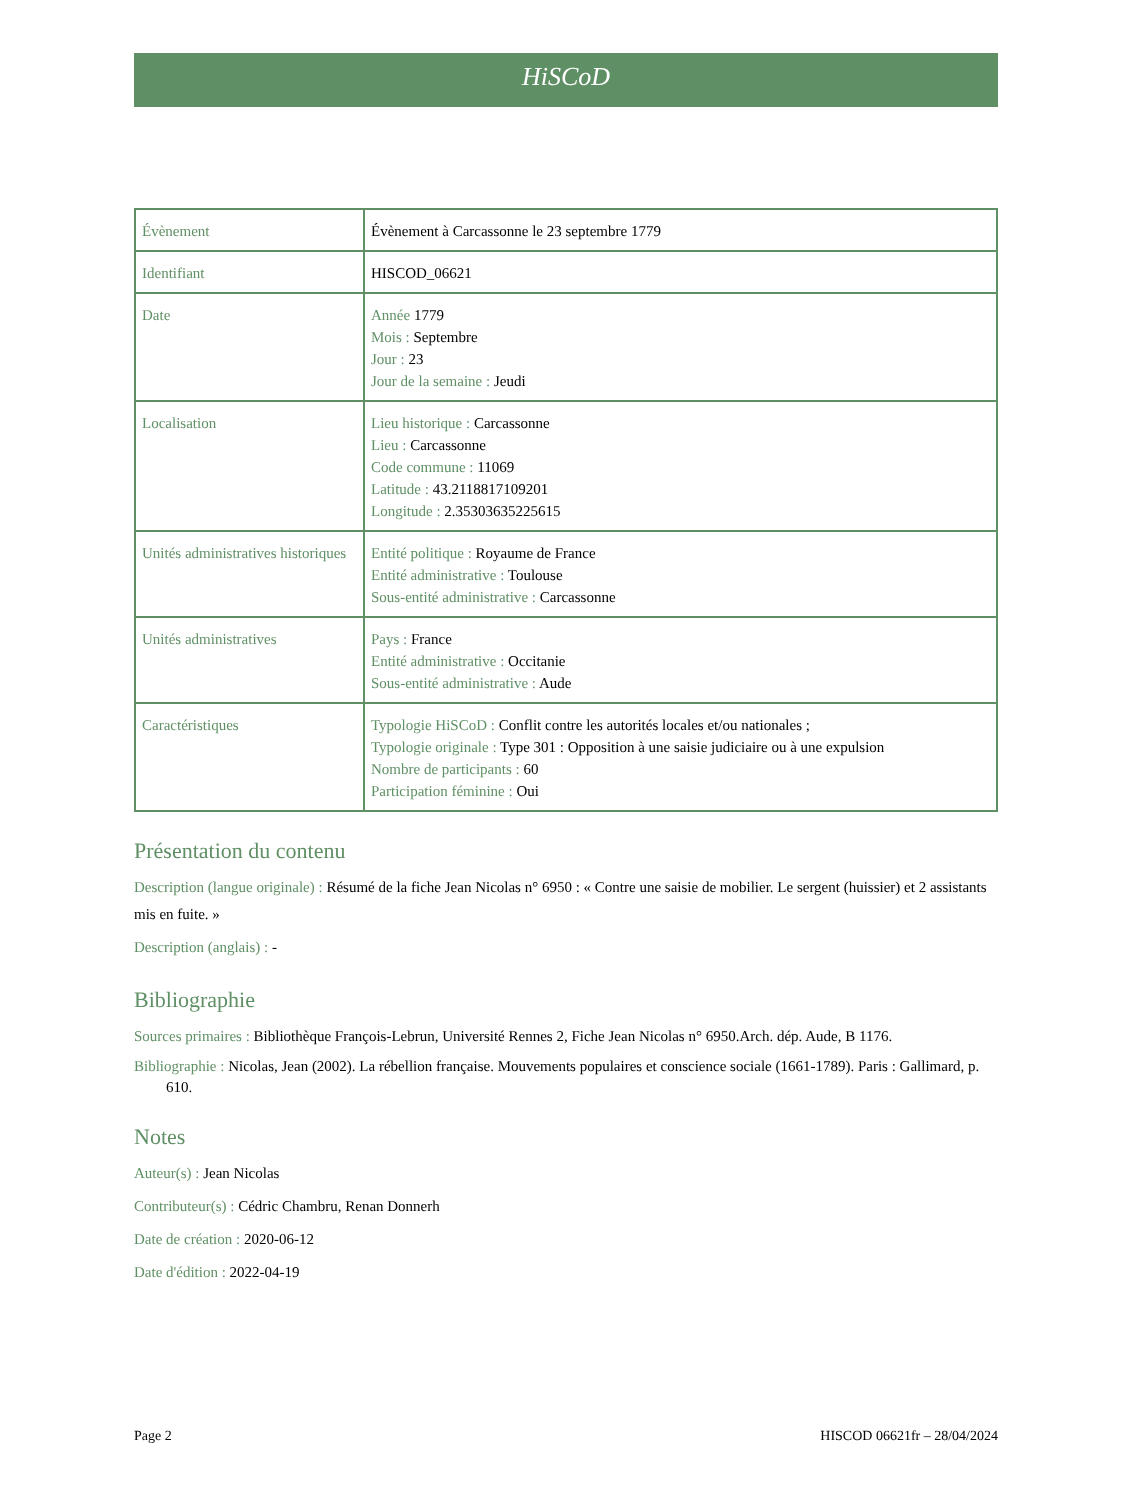HiSCoD
| Évènement | Évènement à Carcassonne le 23 septembre 1779 |
| Identifiant | HISCOD_06621 |
| Date | Année 1779 Mois : Septembre Jour : 23 Jour de la semaine : Jeudi |
| Localisation | Lieu historique : Carcassonne Lieu : Carcassonne Code commune : 11069 Latitude : 43.2118817109201 Longitude : 2.35303635225615 |
| Unités administratives historiques | Entité politique : Royaume de France Entité administrative : Toulouse Sous-entité administrative : Carcassonne |
| Unités administratives | Pays : France Entité administrative : Occitanie Sous-entité administrative : Aude |
| Caractéristiques | Typologie HiSCoD : Conflit contre les autorités locales et/ou nationales ; Typologie originale : Type 301 : Opposition à une saisie judiciaire ou à une expulsion Nombre de participants : 60 Participation féminine : Oui |
Présentation du contenu
Description (langue originale) : Résumé de la fiche Jean Nicolas n° 6950 : « Contre une saisie de mobilier. Le sergent (huissier) et 2 assistants mis en fuite. »
Description (anglais) : -
Bibliographie
Sources primaires : Bibliothèque François-Lebrun, Université Rennes 2, Fiche Jean Nicolas n° 6950.Arch. dép. Aude, B 1176.
Bibliographie : Nicolas, Jean (2002). La rébellion française. Mouvements populaires et conscience sociale (1661-1789). Paris : Gallimard, p. 610.
Notes
Auteur(s) : Jean Nicolas
Contributeur(s) : Cédric Chambru, Renan Donnerh
Date de création : 2020-06-12
Date d'édition : 2022-04-19
Page 2 HISCOD 06621fr – 28/04/2024